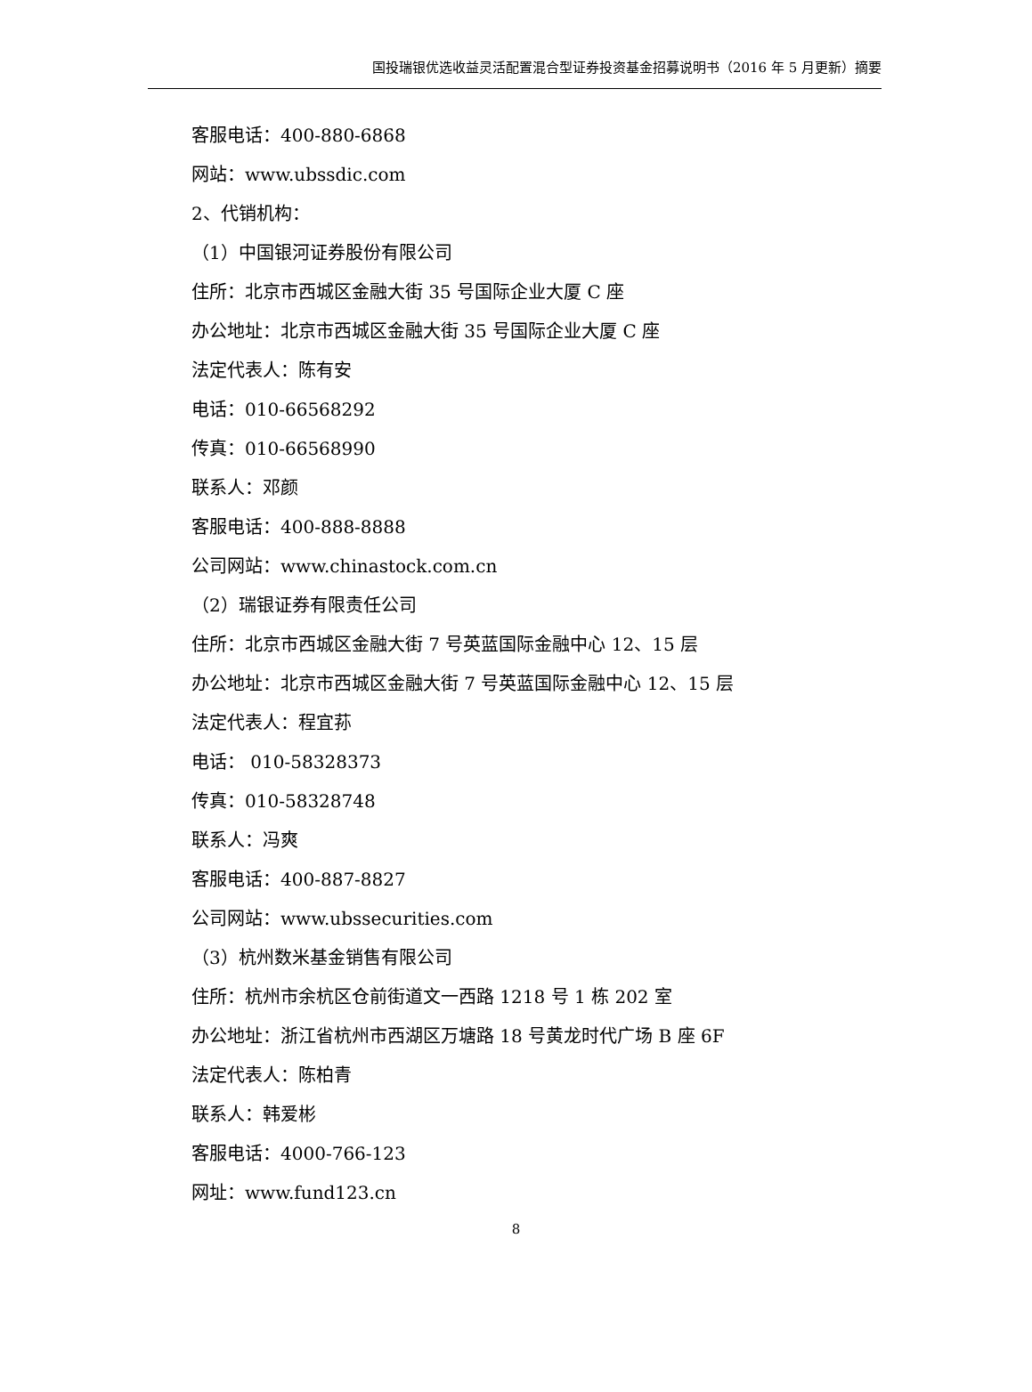国投瑞银优选收益灵活配置混合型证券投资基金招募说明书（2016 年 5 月更新）摘要
客服电话：400-880-6868
网站：www.ubssdic.com
2、代销机构：
（1）中国银河证券股份有限公司
住所：北京市西城区金融大街 35 号国际企业大厦 C 座
办公地址：北京市西城区金融大街 35 号国际企业大厦 C 座
法定代表人：陈有安
电话：010-66568292
传真：010-66568990
联系人：邓颜
客服电话：400-888-8888
公司网站：www.chinastock.com.cn
（2）瑞银证券有限责任公司
住所：北京市西城区金融大街 7 号英蓝国际金融中心 12、15 层
办公地址：北京市西城区金融大街 7 号英蓝国际金融中心 12、15 层
法定代表人：程宜荪
电话： 010-58328373
传真：010-58328748
联系人：冯爽
客服电话：400-887-8827
公司网站：www.ubssecurities.com
（3）杭州数米基金销售有限公司
住所：杭州市余杭区仓前街道文一西路 1218 号 1 栋 202 室
办公地址：浙江省杭州市西湖区万塘路 18 号黄龙时代广场 B 座 6F
法定代表人：陈柏青
联系人：韩爱彬
客服电话：4000-766-123
网址：www.fund123.cn
8